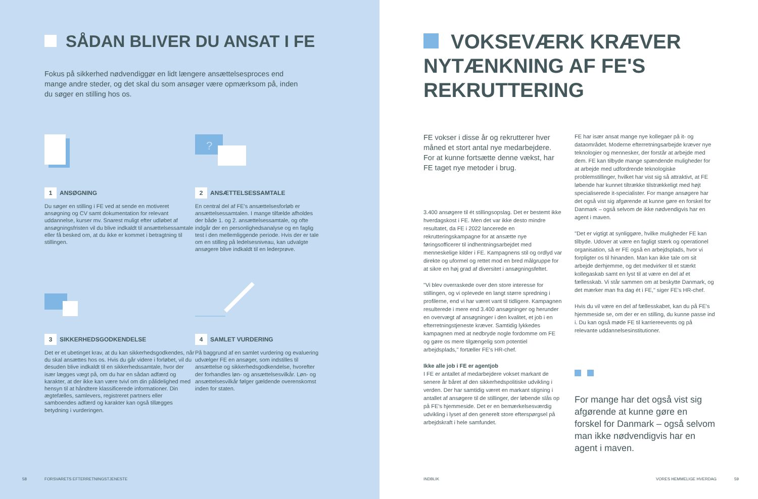SÅDAN BLIVER DU ANSAT I FE
Fokus på sikkerhed nødvendiggør en lidt længere ansættelsesproces end mange andre steder, og det skal du som ansøger være opmærksom på, inden du søger en stilling hos os.
1 ANSØGNING
Du søger en stilling i FE ved at sende en motiveret ansøgning og CV samt dokumentation for relevant uddannelse, kurser mv. Snarest muligt efter udløbet af ansøgningsfristen vil du blive indkaldt til ansættelsessamtale eller få besked om, at du ikke er kommet i betragtning til stillingen.
?
2 ANSÆTTELSESSAMTALE
En central del af FE's ansættelsesforløb er ansættelsessamtalen. I mange tilfælde afholdes der både 1. og 2. ansættelsessamtale, og ofte indgår der en personlighedsanalyse og en faglig test i den mellemliggende periode. Hvis der er tale om en stilling på ledelsesniveau, kan udvalgte ansøgere blive indkaldt til en lederprøve.
3 SIKKERHEDSGODKENDELSE
Det er et ubetinget krav, at du kan sikkerhedsgodkendes, når du skal ansættes hos os. Hvis du går videre i forløbet, vil du desuden blive indkaldt til en sikkerhedssamtale, hvor der især lægges vægt på, om du har en sådan adfærd og karakter, at der ikke kan være tvivl om din pålidelighed med hensyn til at håndtere klassificerede informationer. Din ægtefælles, samlevers, registreret partners eller samboendes adfærd og karakter kan også tillægges betydning i vurderingen.
4 SAMLET VURDERING
På baggrund af en samlet vurdering og evaluering udvælger FE en ansøger, som indstilles til ansættelse og sikkerhedsgodkendelse, hvorefter der forhandles løn- og ansættelsesvilkår. Løn- og ansættelsesvilkår følger gældende overenskomst inden for staten.
58
FORSVARETS EFTERRETNINGSTJENESTE
VOKSEVÆRK KRÆVER NYTÆNKNING AF FE'S REKRUTTERING
FE vokser i disse år og rekrutterer hver måned et stort antal nye medarbejdere. For at kunne fortsætte denne vækst, har FE taget nye metoder i brug.
3.400 ansøgere til ét stillingsopslag. Det er bestemt ikke hverdagskost i FE. Men det var ikke desto mindre resultatet, da FE i 2022 lancerede en rekrutteringskampagne for at ansætte nye føringsofficerer til indhentningsarbejdet med menneskelige kilder i FE. Kampagnens stil og ordlyd var direkte og uformel og rettet mod en bred målgruppe for at sikre en høj grad af diversitet i ansøgningsfeltet.
"Vi blev overraskede over den store interesse for stillingen, og vi oplevede en langt større spredning i profilerne, end vi har været vant til tidligere. Kampagnen resulterede i mere end 3.400 ansøgninger og herunder en overvægt af ansøgninger i den kvalitet, et job i en efterretningstjeneste kræver. Samtidig lykkedes kampagnen med at nedbryde nogle fordomme om FE og gøre os mere tilgængelig som potentiel arbejdsplads," fortæller FE's HR-chef.
Ikke alle job i FE er agentjob
I FE er antallet af medarbejdere vokset markant de senere år båret af den sikkerhedspolitiske udvikling i verden. Der har samtidig været en markant stigning i antallet af ansøgere til de stillinger, der løbende slås op på FE's hjemmeside. Det er en bemærkelsesværdig udvikling i lyset af den generelt store efterspørgsel på arbejdskraft i hele samfundet.
FE har især ansat mange nye kollegaer på it- og dataområdet. Moderne efterretningsarbejde kræver nye teknologier og mennesker, der forstår at arbejde med dem. FE kan tilbyde mange spændende muligheder for at arbejde med udfordrende teknologiske problemstillinger, hvilket har vist sig så attraktivt, at FE løbende har kunnet tiltrække tilstrækkeligt med højt specialiserede it-specialister. For mange ansøgere har det også vist sig afgørende at kunne gøre en forskel for Danmark – også selvom de ikke nødvendigvis har en agent i maven.
"Det er vigtigt at synliggøre, hvilke muligheder FE kan tilbyde. Udover at være en fagligt stærk og operationel organisation, så er FE også en arbejdsplads, hvor vi forpligter os til hinanden. Man kan ikke tale om sit arbejde derhjemme, og det medvirker til et stærkt kollegaskab samt en lyst til at være en del af et fællesskab. Vi står sammen om at beskytte Danmark, og det mærker man fra dag ét i FE," siger FE's HR-chef.
Hvis du vil være en del af fællesskabet, kan du på FE's hjemmeside se, om der er en stilling, du kunne passe ind i. Du kan også møde FE til karriereevents og på relevante uddannelsesinstitutioner.
For mange har det også vist sig afgørende at kunne gøre en forskel for Danmark – også selvom man ikke nødvendigvis har en agent i maven.
INDBLIK VORES HEMMELIGE HVERDAG 59